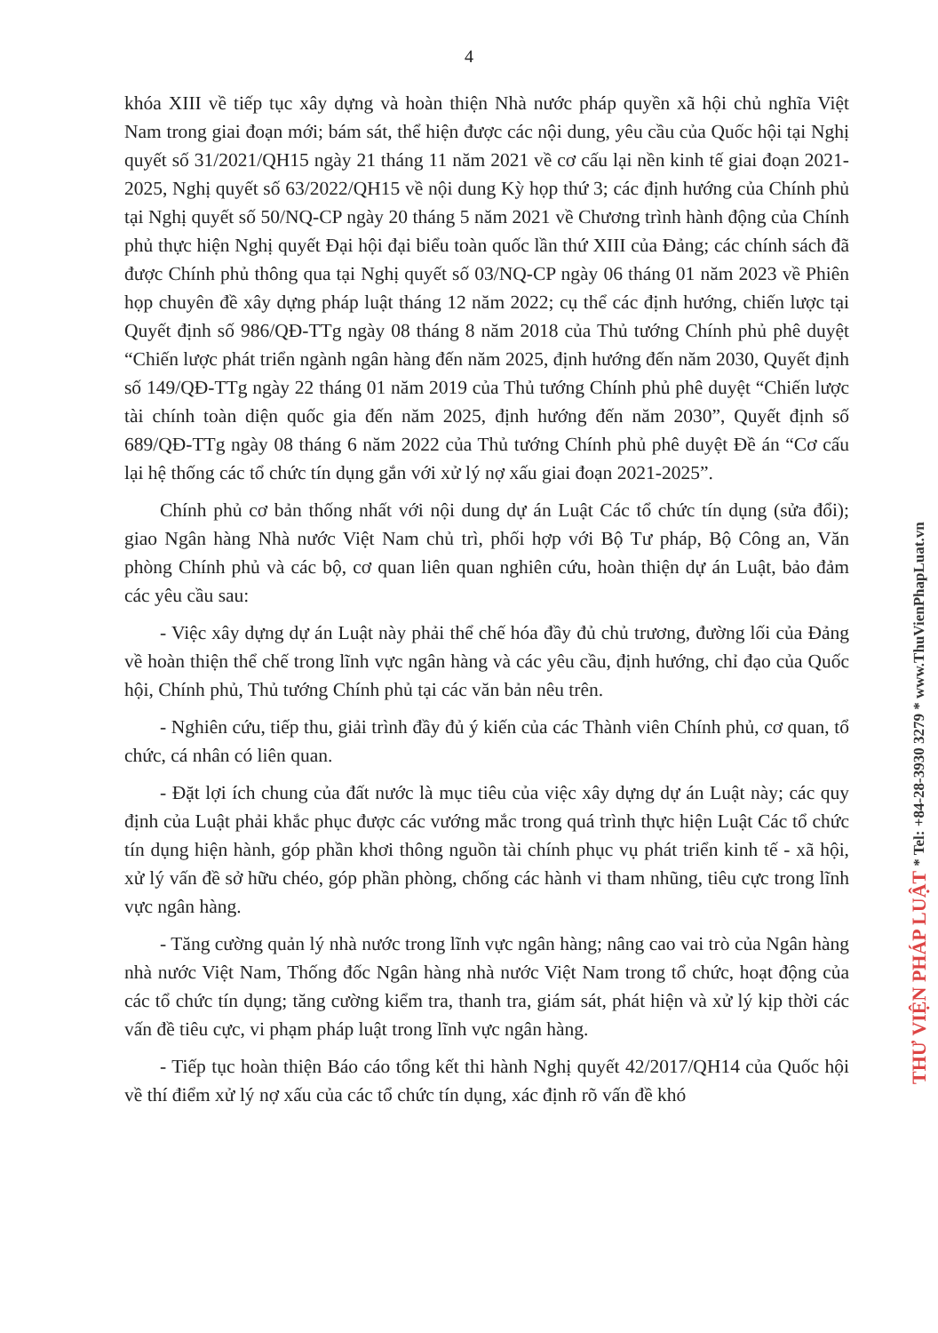4
khóa XIII về tiếp tục xây dựng và hoàn thiện Nhà nước pháp quyền xã hội chủ nghĩa Việt Nam trong giai đoạn mới; bám sát, thể hiện được các nội dung, yêu cầu của Quốc hội tại Nghị quyết số 31/2021/QH15 ngày 21 tháng 11 năm 2021 về cơ cấu lại nền kinh tế giai đoạn 2021-2025, Nghị quyết số 63/2022/QH15 về nội dung Kỳ họp thứ 3; các định hướng của Chính phủ tại Nghị quyết số 50/NQ-CP ngày 20 tháng 5 năm 2021 về Chương trình hành động của Chính phủ thực hiện Nghị quyết Đại hội đại biểu toàn quốc lần thứ XIII của Đảng; các chính sách đã được Chính phủ thông qua tại Nghị quyết số 03/NQ-CP ngày 06 tháng 01 năm 2023 về Phiên họp chuyên đề xây dựng pháp luật tháng 12 năm 2022; cụ thể các định hướng, chiến lược tại Quyết định số 986/QĐ-TTg ngày 08 tháng 8 năm 2018 của Thủ tướng Chính phủ phê duyệt “Chiến lược phát triển ngành ngân hàng đến năm 2025, định hướng đến năm 2030, Quyết định số 149/QĐ-TTg ngày 22 tháng 01 năm 2019 của Thủ tướng Chính phủ phê duyệt “Chiến lược tài chính toàn diện quốc gia đến năm 2025, định hướng đến năm 2030”, Quyết định số 689/QĐ-TTg ngày 08 tháng 6 năm 2022 của Thủ tướng Chính phủ phê duyệt Đề án “Cơ cấu lại hệ thống các tổ chức tín dụng gắn với xử lý nợ xấu giai đoạn 2021-2025”.
Chính phủ cơ bản thống nhất với nội dung dự án Luật Các tổ chức tín dụng (sửa đổi); giao Ngân hàng Nhà nước Việt Nam chủ trì, phối hợp với Bộ Tư pháp, Bộ Công an, Văn phòng Chính phủ và các bộ, cơ quan liên quan nghiên cứu, hoàn thiện dự án Luật, bảo đảm các yêu cầu sau:
- Việc xây dựng dự án Luật này phải thể chế hóa đầy đủ chủ trương, đường lối của Đảng về hoàn thiện thể chế trong lĩnh vực ngân hàng và các yêu cầu, định hướng, chỉ đạo của Quốc hội, Chính phủ, Thủ tướng Chính phủ tại các văn bản nêu trên.
- Nghiên cứu, tiếp thu, giải trình đầy đủ ý kiến của các Thành viên Chính phủ, cơ quan, tổ chức, cá nhân có liên quan.
- Đặt lợi ích chung của đất nước là mục tiêu của việc xây dựng dự án Luật này; các quy định của Luật phải khắc phục được các vướng mắc trong quá trình thực hiện Luật Các tổ chức tín dụng hiện hành, góp phần khơi thông nguồn tài chính phục vụ phát triển kinh tế - xã hội, xử lý vấn đề sở hữu chéo, góp phần phòng, chống các hành vi tham nhũng, tiêu cực trong lĩnh vực ngân hàng.
- Tăng cường quản lý nhà nước trong lĩnh vực ngân hàng; nâng cao vai trò của Ngân hàng nhà nước Việt Nam, Thống đốc Ngân hàng nhà nước Việt Nam trong tổ chức, hoạt động của các tổ chức tín dụng; tăng cường kiểm tra, thanh tra, giám sát, phát hiện và xử lý kịp thời các vấn đề tiêu cực, vi phạm pháp luật trong lĩnh vực ngân hàng.
- Tiếp tục hoàn thiện Báo cáo tổng kết thi hành Nghị quyết 42/2017/QH14 của Quốc hội về thí điểm xử lý nợ xấu của các tổ chức tín dụng, xác định rõ vấn đề khó
THƯ VIỆN PHÁP LUẬT * Tel: +84-28-3930 3279 * www.ThuVienPhapLuat.vn